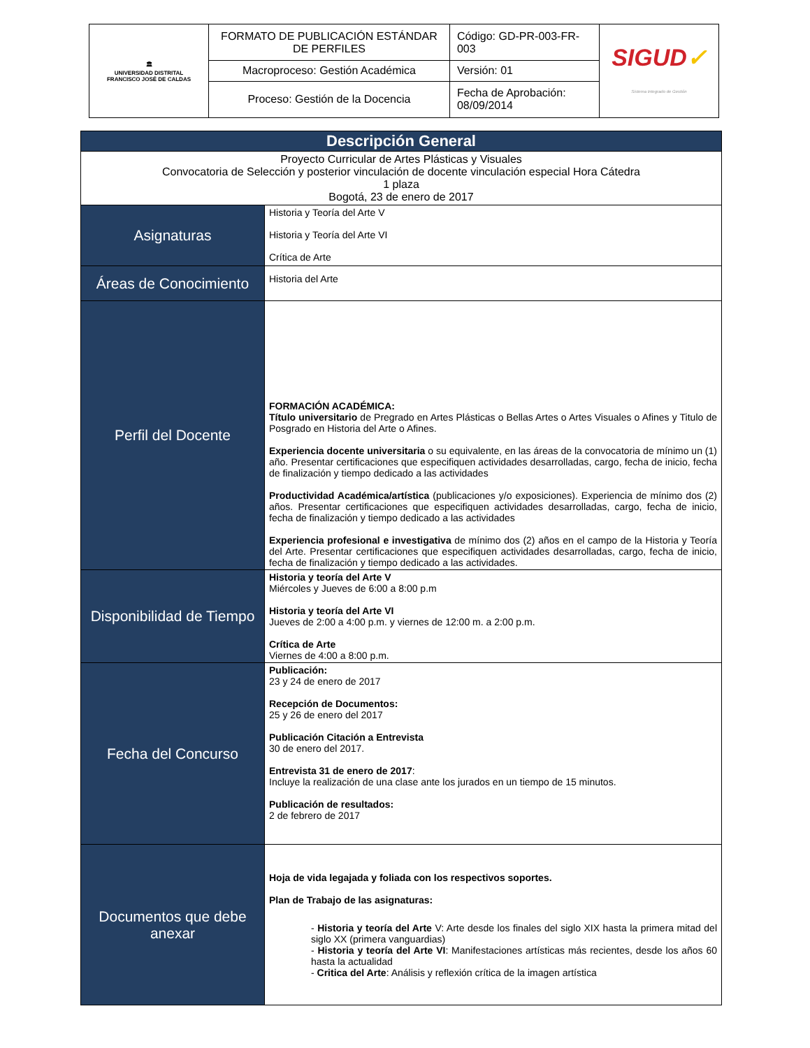| 🏛 UNIVERSIDAD DISTRITAL FRANCISCO JOSÉ DE CALDAS | FORMATO DE PUBLICACIÓN ESTÁNDAR DE PERFILES | Código: GD-PR-003-FR-003 | SIGUD ✓ Sistema Integrado de Gestión |
| | Macroproceso: Gestión Académica | Versión: 01 | |
| | Proceso: Gestión de la Docencia | Fecha de Aprobación: 08/09/2014 | |
| Descripción General | |
| Proyecto Curricular de Artes Plásticas y Visuales Convocatoria de Selección y posterior vinculación de docente vinculación especial Hora Cátedra 1 plaza Bogotá, 23 de enero de 2017 | |
| Asignaturas | Historia y Teoría del Arte V Historia y Teoría del Arte VI Crítica de Arte |
| Áreas de Conocimiento | Historia del Arte |
| Perfil del Docente | FORMACIÓN ACADÉMICA: Título universitario de Pregrado en Artes Plásticas o Bellas Artes o Artes Visuales o Afines y Titulo de Posgrado en Historia del Arte o Afines. Experiencia docente universitaria o su equivalente, en las áreas de la convocatoria de mínimo un (1) año. Presentar certificaciones que especifiquen actividades desarrolladas, cargo, fecha de inicio, fecha de finalización y tiempo dedicado a las actividades Productividad Académica/artística (publicaciones y/o exposiciones). Experiencia de mínimo dos (2) años. Presentar certificaciones que especifiquen actividades desarrolladas, cargo, fecha de inicio, fecha de finalización y tiempo dedicado a las actividades Experiencia profesional e investigativa de mínimo dos (2) años en el campo de la Historia y Teoría del Arte. Presentar certificaciones que especifiquen actividades desarrolladas, cargo, fecha de inicio, fecha de finalización y tiempo dedicado a las actividades. |
| Disponibilidad de Tiempo | Historia y teoría del Arte V Miércoles y Jueves de 6:00 a 8:00 p.m Historia y teoría del Arte VI Jueves de 2:00 a 4:00 p.m. y viernes de 12:00 m. a 2:00 p.m. Crítica de Arte Viernes de 4:00 a 8:00 p.m. |
| Fecha del Concurso | Publicación: 23 y 24 de enero de 2017 Recepción de Documentos: 25 y 26 de enero del 2017 Publicación Citación a Entrevista 30 de enero del 2017. Entrevista 31 de enero de 2017 : Incluye la realización de una clase ante los jurados en un tiempo de 15 minutos. Publicación de resultados: 2 de febrero de 2017 |
| Documentos que debe anexar | Hoja de vida legajada y foliada con los respectivos soportes. Plan de Trabajo de las asignaturas: - Historia y teoría del Arte V: Arte desde los finales del siglo XIX hasta la primera mitad del siglo XX (primera vanguardias) - Historia y teoría del Arte VI : Manifestaciones artísticas más recientes, desde los años 60 hasta la actualidad - Critica del Arte : Análisis y reflexión crítica de la imagen artística |